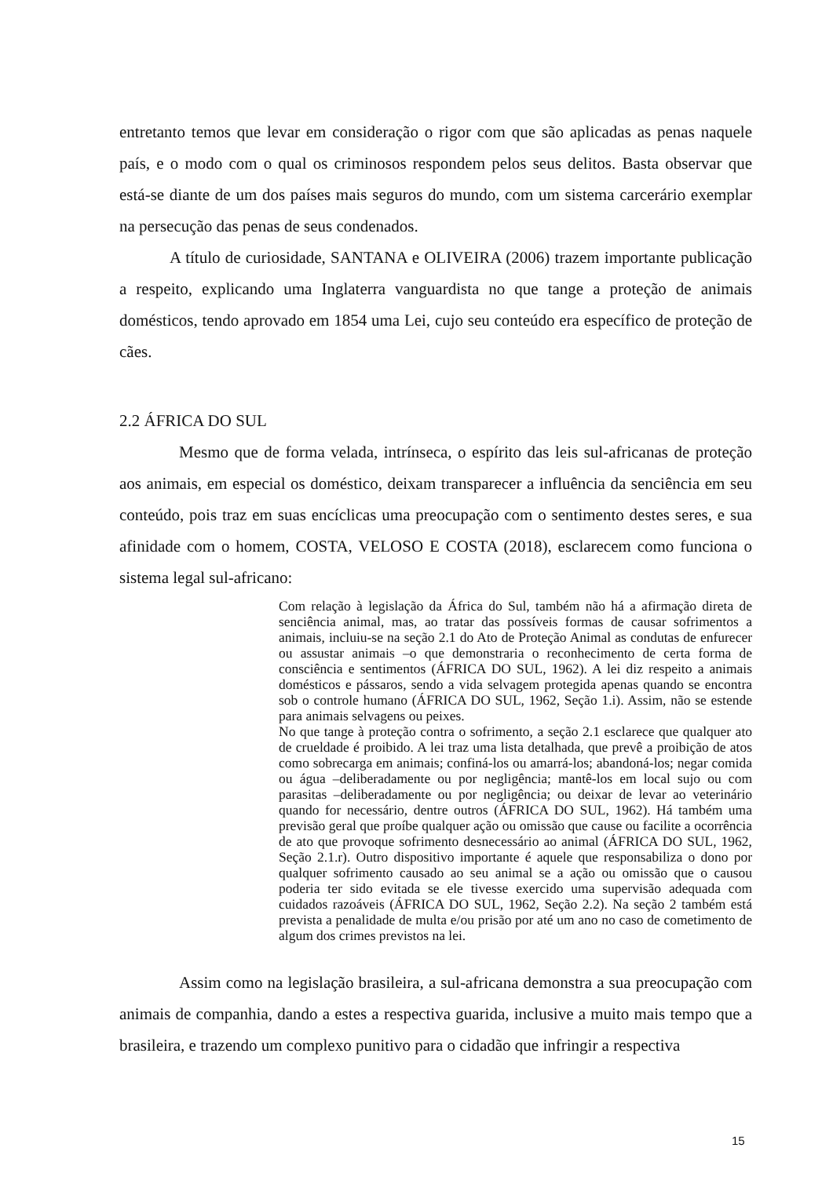entretanto temos que levar em consideração o rigor com que são aplicadas as penas naquele país, e o modo com o qual os criminosos respondem pelos seus delitos. Basta observar que está-se diante de um dos países mais seguros do mundo, com um sistema carcerário exemplar na persecução das penas de seus condenados.
A título de curiosidade, SANTANA e OLIVEIRA (2006) trazem importante publicação a respeito, explicando uma Inglaterra vanguardista no que tange a proteção de animais domésticos, tendo aprovado em 1854 uma Lei, cujo seu conteúdo era específico de proteção de cães.
2.2 ÁFRICA DO SUL
Mesmo que de forma velada, intrínseca, o espírito das leis sul-africanas de proteção aos animais, em especial os doméstico, deixam transparecer a influência da senciência em seu conteúdo, pois traz em suas encíclicas uma preocupação com o sentimento destes seres, e sua afinidade com o homem, COSTA, VELOSO E COSTA (2018), esclarecem como funciona o sistema legal sul-africano:
Com relação à legislação da África do Sul, também não há a afirmação direta de senciência animal, mas, ao tratar das possíveis formas de causar sofrimentos a animais, incluiu-se na seção 2.1 do Ato de Proteção Animal as condutas de enfurecer ou assustar animais –o que demonstraria o reconhecimento de certa forma de consciência e sentimentos (ÁFRICA DO SUL, 1962). A lei diz respeito a animais domésticos e pássaros, sendo a vida selvagem protegida apenas quando se encontra sob o controle humano (ÁFRICA DO SUL, 1962, Seção 1.i). Assim, não se estende para animais selvagens ou peixes.
No que tange à proteção contra o sofrimento, a seção 2.1 esclarece que qualquer ato de crueldade é proibido. A lei traz uma lista detalhada, que prevê a proibição de atos como sobrecarga em animais; confiná-los ou amarrá-los; abandoná-los; negar comida ou água –deliberadamente ou por negligência; mantê-los em local sujo ou com parasitas –deliberadamente ou por negligência; ou deixar de levar ao veterinário quando for necessário, dentre outros (ÁFRICA DO SUL, 1962). Há também uma previsão geral que proíbe qualquer ação ou omissão que cause ou facilite a ocorrência de ato que provoque sofrimento desnecessário ao animal (ÁFRICA DO SUL, 1962, Seção 2.1.r). Outro dispositivo importante é aquele que responsabiliza o dono por qualquer sofrimento causado ao seu animal se a ação ou omissão que o causou poderia ter sido evitada se ele tivesse exercido uma supervisão adequada com cuidados razoáveis (ÁFRICA DO SUL, 1962, Seção 2.2). Na seção 2 também está prevista a penalidade de multa e/ou prisão por até um ano no caso de cometimento de algum dos crimes previstos na lei.
Assim como na legislação brasileira, a sul-africana demonstra a sua preocupação com animais de companhia, dando a estes a respectiva guarida, inclusive a muito mais tempo que a brasileira, e trazendo um complexo punitivo para o cidadão que infringir a respectiva
15